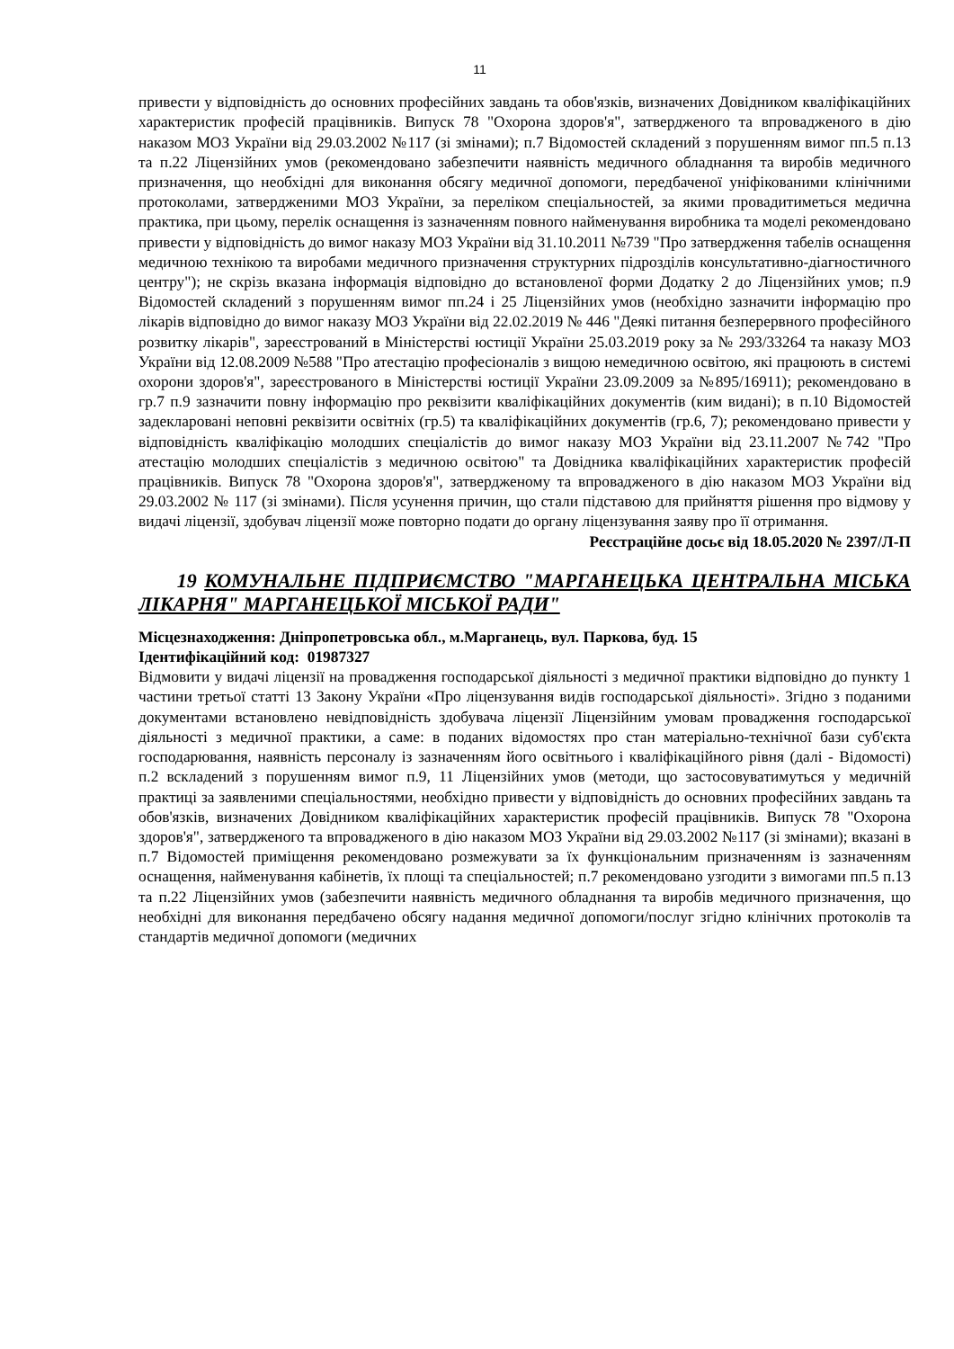11
привести у відповідність до основних професійних завдань та обов'язків, визначених Довідником кваліфікаційних характеристик професій працівників. Випуск 78 "Охорона здоров'я", затвердженого та впровадженого в дію наказом МОЗ України від 29.03.2002 №117 (зі змінами); п.7 Відомостей складений з порушенням вимог пп.5 п.13 та п.22 Ліцензійних умов (рекомендовано забезпечити наявність медичного обладнання та виробів медичного призначення, що необхідні для виконання обсягу медичної допомоги, передбаченої уніфікованими клінічними протоколами, затвердженими МОЗ України, за переліком спеціальностей, за якими провадитиметься медична практика, при цьому, перелік оснащення із зазначенням повного найменування виробника та моделі рекомендовано привести у відповідність до вимог наказу МОЗ України від 31.10.2011 №739 "Про затвердження табелів оснащення медичною технікою та виробами медичного призначення структурних підрозділів консультативно-діагностичного центру"); не скрізь вказана інформація відповідно до встановленої форми Додатку 2 до Ліцензійних умов; п.9 Відомостей складений з порушенням вимог пп.24 і 25 Ліцензійних умов (необхідно зазначити інформацію про лікарів відповідно до вимог наказу МОЗ України від 22.02.2019 № 446 "Деякі питання безперервного професійного розвитку лікарів", зареєстрований в Міністерстві юстиції України 25.03.2019 року за № 293/33264 та наказу МОЗ України від 12.08.2009 №588 "Про атестацію професіоналів з вищою немедичною освітою, які працюють в системі охорони здоров'я", зареєстрованого в Міністерстві юстиції України 23.09.2009 за №895/16911); рекомендовано в гр.7 п.9 зазначити повну інформацію про реквізити кваліфікаційних документів (ким видані); в п.10 Відомостей задекларовані неповні реквізити освітніх (гр.5) та кваліфікаційних документів (гр.6, 7); рекомендовано привести у відповідність кваліфікацію молодших спеціалістів до вимог наказу МОЗ України від 23.11.2007 №742 "Про атестацію молодших спеціалістів з медичною освітою" та Довідника кваліфікаційних характеристик професій працівників. Випуск 78 "Охорона здоров'я", затвердженому та впровадженого в дію наказом МОЗ України від 29.03.2002 № 117 (зі змінами). Після усунення причин, що стали підставою для прийняття рішення про відмову у видачі ліцензії, здобувач ліцензії може повторно подати до органу ліцензування заяву про її отримання.
Реєстраційне досьє від 18.05.2020 № 2397/Л-П
19 КОМУНАЛЬНЕ ПІДПРИЄМСТВО "МАРГАНЕЦЬКА ЦЕНТРАЛЬНА МІСЬКА ЛІКАРНЯ" МАРГАНЕЦЬКОЇ МІСЬКОЇ РАДИ"
Місцезнаходження: Дніпропетровська обл., м.Марганець, вул. Паркова, буд. 15
Ідентифікаційний код: 01987327
Відмовити у видачі ліцензії на провадження господарської діяльності з медичної практики відповідно до пункту 1 частини третьої статті 13 Закону України «Про ліцензування видів господарської діяльності». Згідно з поданими документами встановлено невідповідність здобувача ліцензії Ліцензійним умовам провадження господарської діяльності з медичної практики, а саме: в поданих відомостях про стан матеріально-технічної бази суб'єкта господарювання, наявність персоналу із зазначенням його освітнього і кваліфікаційного рівня (далі - Відомості) п.2 вскладений з порушенням вимог п.9, 11 Ліцензійних умов (методи, що застосовуватимуться у медичній практиці за заявленими спеціальностями, необхідно привести у відповідність до основних професійних завдань та обов'язків, визначених Довідником кваліфікаційних характеристик професій працівників. Випуск 78 "Охорона здоров'я", затвердженого та впровадженого в дію наказом МОЗ України від 29.03.2002 №117 (зі змінами); вказані в п.7 Відомостей приміщення рекомендовано розмежувати за їх функціональним призначенням із зазначенням оснащення, найменування кабінетів, їх площі та спеціальностей; п.7 рекомендовано узгодити з вимогами пп.5 п.13 та п.22 Ліцензійних умов (забезпечити наявність медичного обладнання та виробів медичного призначення, що необхідні для виконання передбачено обсягу надання медичної допомоги/послуг згідно клінічних протоколів та стандартів медичної допомоги (медичних